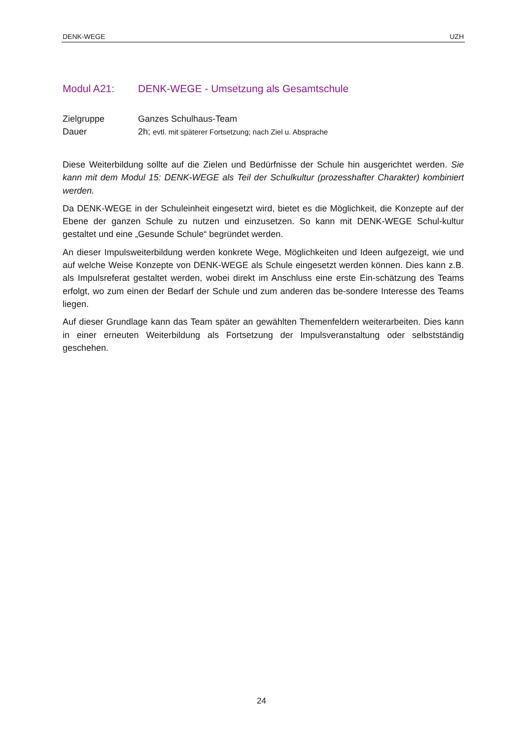DENK-WEGE UZH
Modul A21: DENK-WEGE - Umsetzung als Gesamtschule
Zielgruppe Ganzes Schulhaus-Team
Dauer 2h; evtl. mit späterer Fortsetzung; nach Ziel u. Absprache
Diese Weiterbildung sollte auf die Zielen und Bedürfnisse der Schule hin ausgerichtet werden. Sie kann mit dem Modul 15: DENK-WEGE als Teil der Schulkultur (prozesshafter Charakter) kombiniert werden.
Da DENK-WEGE in der Schuleinheit eingesetzt wird, bietet es die Möglichkeit, die Konzepte auf der Ebene der ganzen Schule zu nutzen und einzusetzen. So kann mit DENK-WEGE Schul-kultur gestaltet und eine „Gesunde Schule“ begründet werden.
An dieser Impulsweiterbildung werden konkrete Wege, Möglichkeiten und Ideen aufgezeigt, wie und auf welche Weise Konzepte von DENK-WEGE als Schule eingesetzt werden können. Dies kann z.B. als Impulsreferat gestaltet werden, wobei direkt im Anschluss eine erste Ein-schätzung des Teams erfolgt, wo zum einen der Bedarf der Schule und zum anderen das be-sondere Interesse des Teams liegen.
Auf dieser Grundlage kann das Team später an gewählten Themenfeldern weiterarbeiten. Dies kann in einer erneuten Weiterbildung als Fortsetzung der Impulsveranstaltung oder selbstständig geschehen.
24